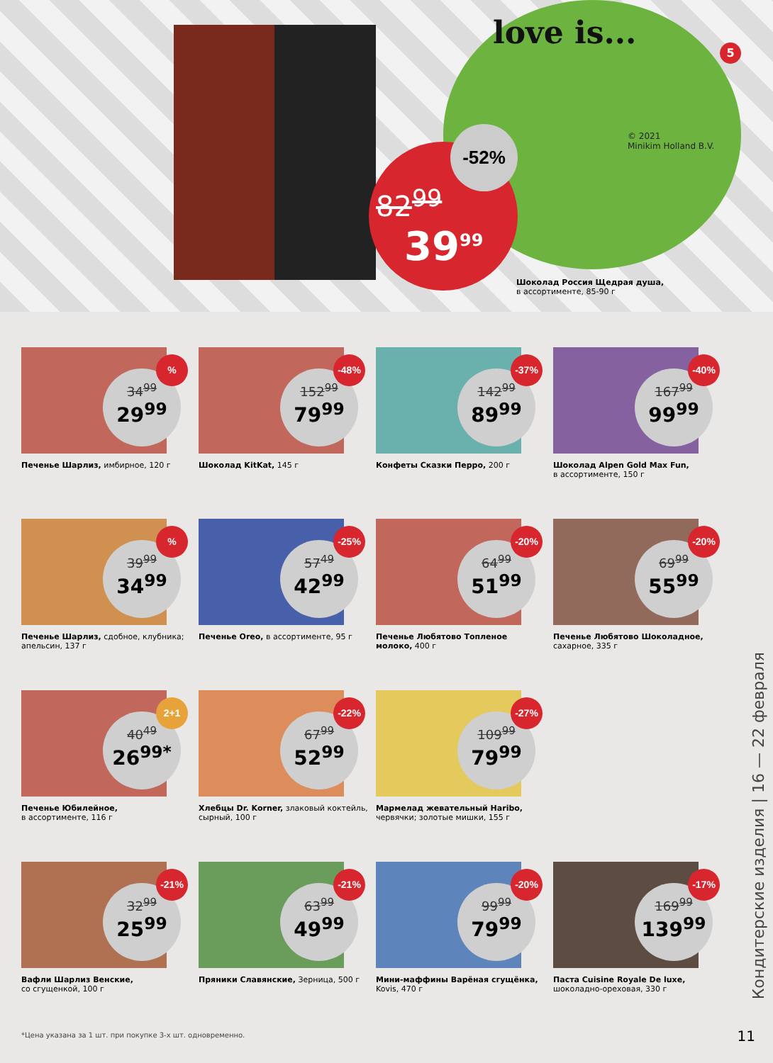love is...
© 2021
Minikim Holland B.V.
5
82<sup>99</sup>
39<sup>99</sup>
-52%
Шоколад Россия Щедрая душа,
в ассортименте, 85-90 г
34<sup>99</sup>
29<sup>99</sup>
%
Печенье Шарлиз, имбирное, 120 г
152<sup>99</sup>
79<sup>99</sup>
-48%
Шоколад KitKat, 145 г
142<sup>99</sup>
89<sup>99</sup>
-37%
Конфеты Сказки Перро, 200 г
167<sup>99</sup>
99<sup>99</sup>
-40%
Шоколад Alpen Gold Max Fun,
в ассортименте, 150 г
39<sup>99</sup>
34<sup>99</sup>
%
Печенье Шарлиз, сдобное, клубника; апельсин, 137 г
57<sup>49</sup>
42<sup>99</sup>
-25%
Печенье Oreo, в ассортименте, 95 г
64<sup>99</sup>
51<sup>99</sup>
-20%
Печенье Любятово Топленое молоко, 400 г
69<sup>99</sup>
55<sup>99</sup>
-20%
Печенье Любятово Шоколадное,
сахарное, 335 г
40<sup>49</sup>
26<sup>99*</sup>
2+1
Печенье Юбилейное,
в ассортименте, 116 г
67<sup>99</sup>
52<sup>99</sup>
-22%
Хлебцы Dr. Korner, злаковый коктейль, сырный, 100 г
109<sup>99</sup>
79<sup>99</sup>
-27%
Мармелад жевательный Haribo, червячки; золотые мишки, 155 г
32<sup>99</sup>
25<sup>99</sup>
-21%
Вафли Шарлиз Венские,
со сгущенкой, 100 г
63<sup>99</sup>
49<sup>99</sup>
-21%
Пряники Славянские, Зерница, 500 г
99<sup>99</sup>
79<sup>99</sup>
-20%
Мини-маффины Варёная сгущёнка, Kovis, 470 г
169<sup>99</sup>
139<sup>99</sup>
-17%
Паста Cuisine Royale De luxe,
шоколадно-ореховая, 330 г
Кондитерские изделия | 16 — 22 февраля
*Цена указана за 1 шт. при покупке 3-х шт. одновременно.
11